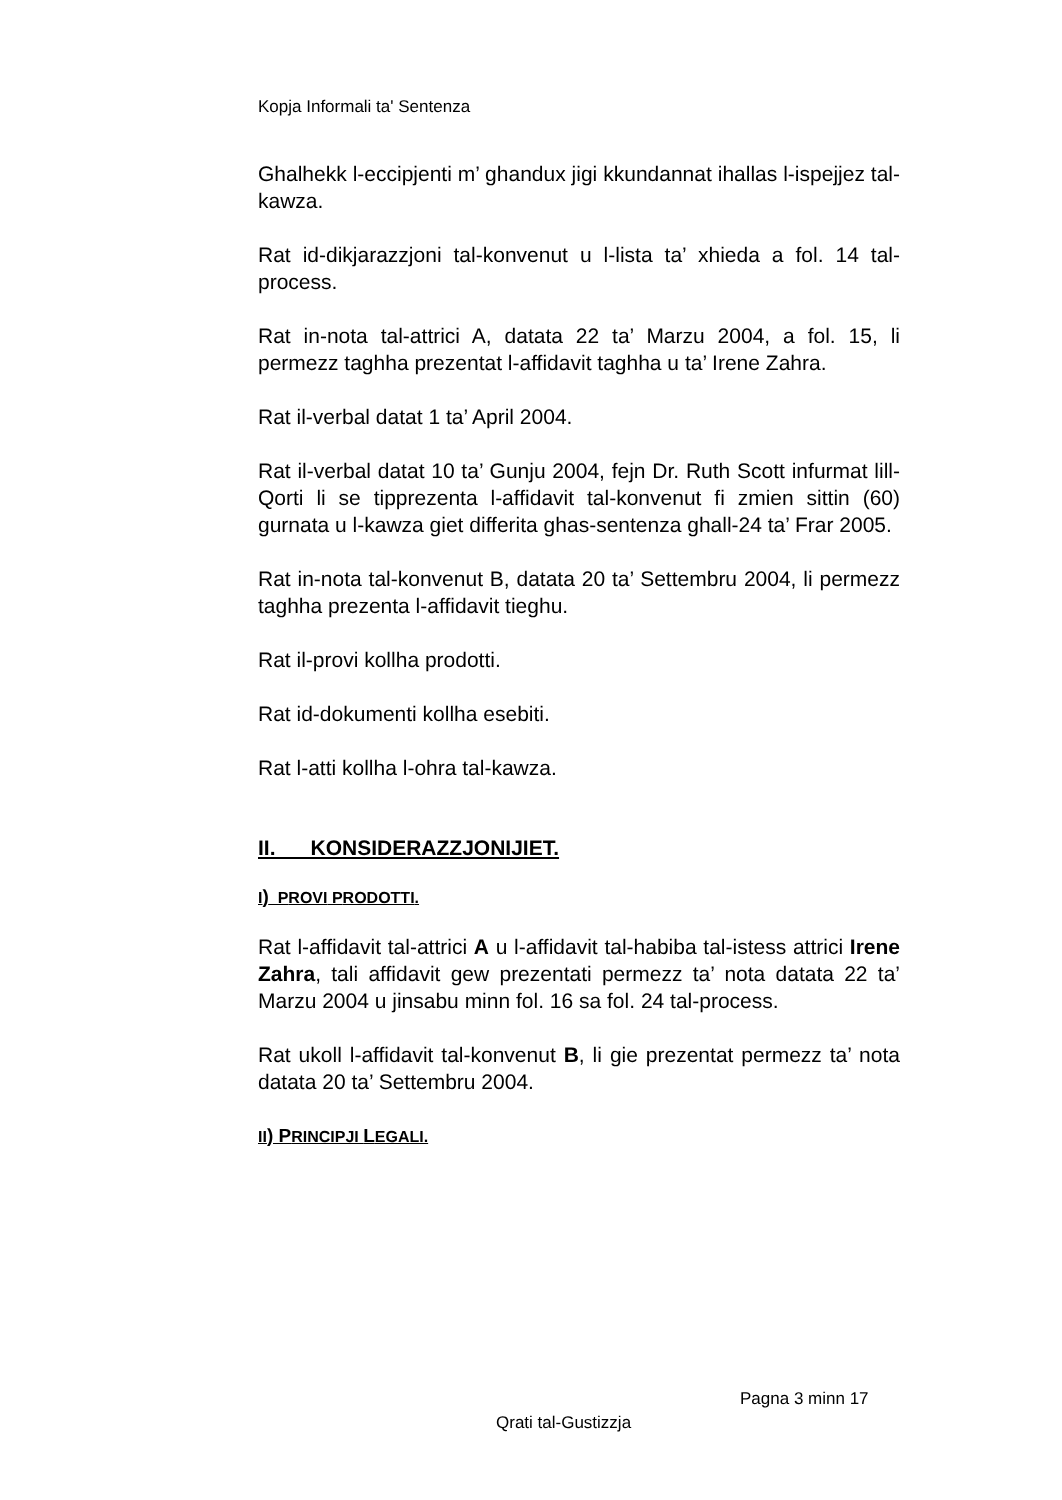Kopja Informali ta' Sentenza
Ghalhekk l-eccipjenti m’ ghandux jigi kkundannat ihallas l-ispejjez tal-kawza.
Rat id-dikjarazzjoni tal-konvenut u l-lista ta’ xhieda a fol. 14 tal-process.
Rat in-nota tal-attrici A, datata 22 ta’ Marzu 2004, a fol. 15, li permezz taghha prezentat l-affidavit taghha u ta’ Irene Zahra.
Rat il-verbal datat 1 ta’ April 2004.
Rat il-verbal datat 10 ta’ Gunju 2004, fejn Dr. Ruth Scott infurmat lill-Qorti li se tipprezenta l-affidavit tal-konvenut fi zmien sittin (60) gurnata u l-kawza giet differita ghas-sentenza ghall-24 ta’ Frar 2005.
Rat in-nota tal-konvenut B, datata 20 ta’ Settembru 2004, li permezz taghha prezenta l-affidavit tieghu.
Rat il-provi kollha prodotti.
Rat id-dokumenti kollha esebiti.
Rat l-atti kollha l-ohra tal-kawza.
II. KONSIDERAZZJONIJIET.
I) PROVI PRODOTTI.
Rat l-affidavit tal-attrici A u l-affidavit tal-habiba tal-istess attrici Irene Zahra, tali affidavit gew prezentati permezz ta’ nota datata 22 ta’ Marzu 2004 u jinsabu minn fol. 16 sa fol. 24 tal-process.
Rat ukoll l-affidavit tal-konvenut B, li gie prezentat permezz ta’ nota datata 20 ta’ Settembru 2004.
II) PRINCIPJI LEGALI.
Pagna 3 minn 17
Qrati tal-Gustizzja